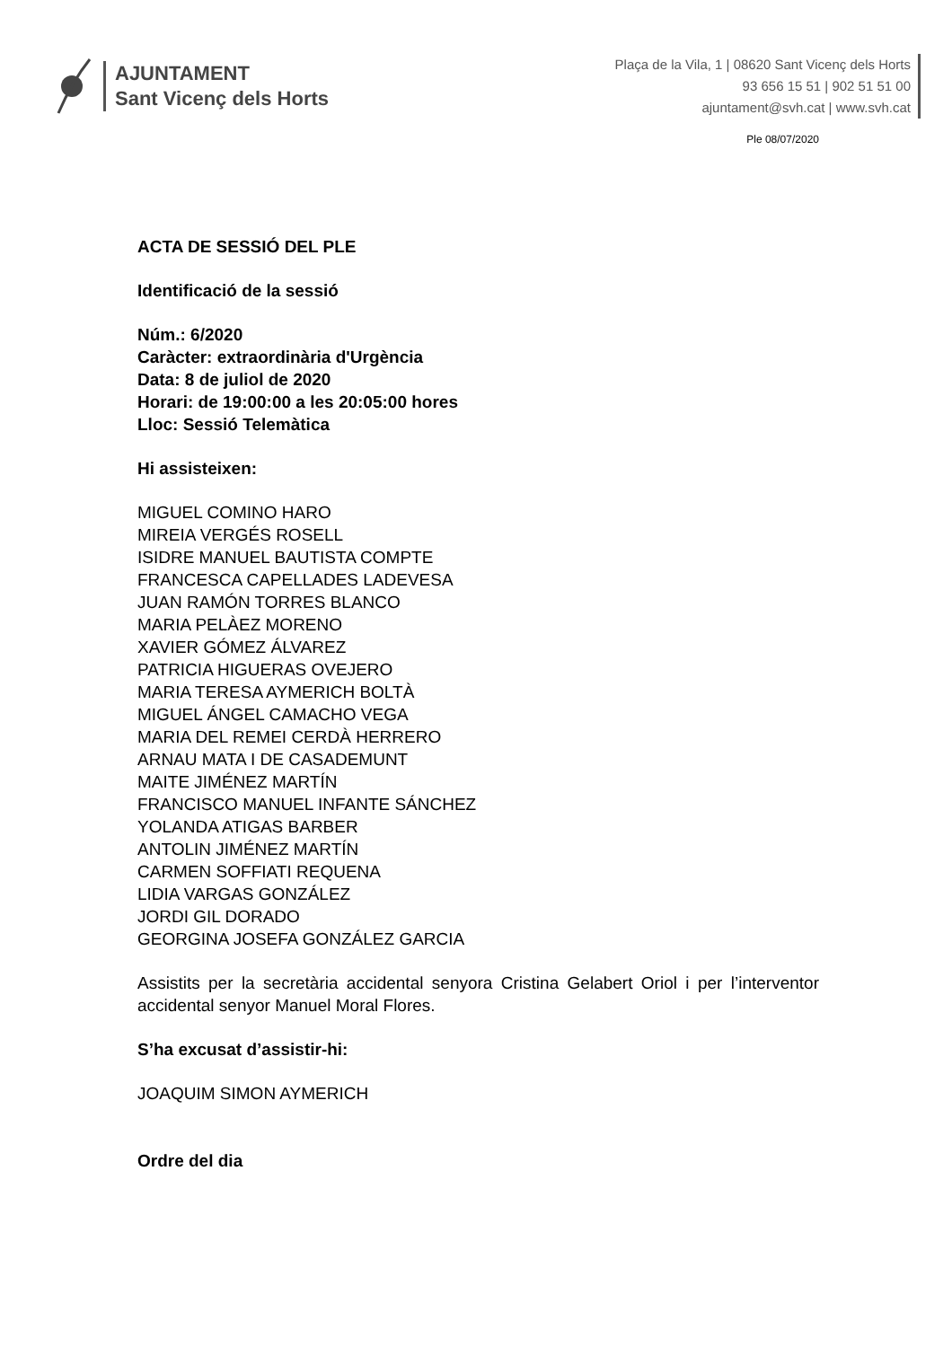AJUNTAMENT
Sant Vicenç dels Horts
Plaça de la Vila, 1 | 08620 Sant Vicenç dels Horts
93 656 15 51 | 902 51 51 00
ajuntament@svh.cat | www.svh.cat
Ple 08/07/2020
ACTA DE SESSIÓ DEL PLE
Identificació de la sessió
Núm.: 6/2020
Caràcter: extraordinària d'Urgència
Data: 8 de juliol de 2020
Horari: de 19:00:00 a les 20:05:00 hores
Lloc: Sessió Telemàtica
Hi assisteixen:
MIGUEL COMINO HARO
MIREIA VERGÉS ROSELL
ISIDRE MANUEL BAUTISTA COMPTE
FRANCESCA CAPELLADES LADEVESA
JUAN RAMÓN TORRES BLANCO
MARIA PELÀEZ MORENO
XAVIER GÓMEZ ÁLVAREZ
PATRICIA HIGUERAS OVEJERO
MARIA TERESA AYMERICH BOLTÀ
MIGUEL ÁNGEL CAMACHO VEGA
MARIA DEL REMEI CERDÀ HERRERO
ARNAU MATA I DE CASADEMUNT
MAITE JIMÉNEZ MARTÍN
FRANCISCO MANUEL INFANTE SÁNCHEZ
YOLANDA ATIGAS BARBER
ANTOLIN JIMÉNEZ MARTÍN
CARMEN SOFFIATI REQUENA
LIDIA VARGAS GONZÁLEZ
JORDI GIL DORADO
GEORGINA JOSEFA GONZÁLEZ GARCIA
Assistits per la secretària accidental senyora Cristina Gelabert Oriol i per l’interventor accidental senyor Manuel Moral Flores.
S’ha excusat d’assistir-hi:
JOAQUIM SIMON AYMERICH
Ordre del dia